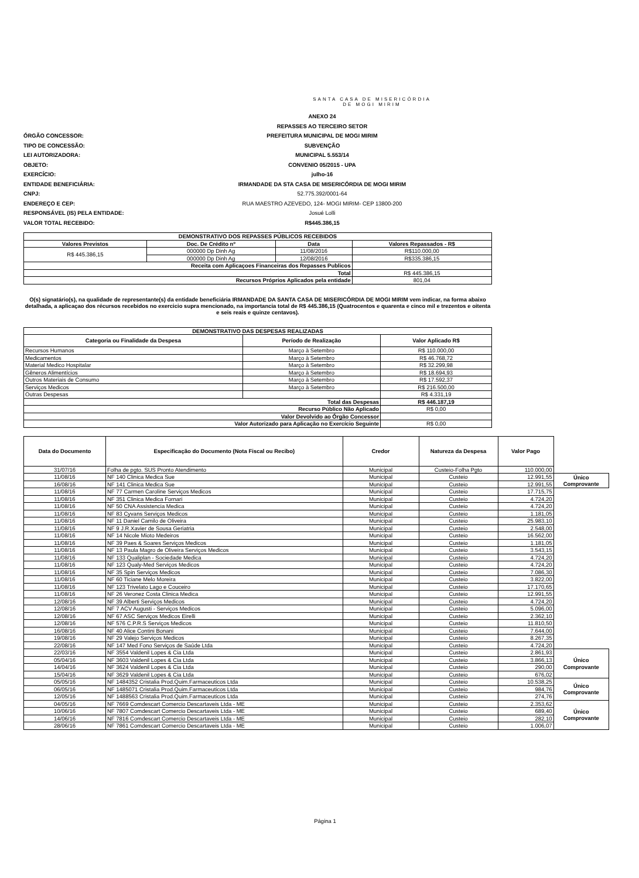SANTA CASA DE MISERICÓRDIA
DE MOGI MIRIM
ANEXO 24
REPASSES AO TERCEIRO SETOR
ÓRGÃO CONCESSOR:
PREFEITURA MUNICIPAL DE MOGI MIRIM
TIPO DE CONCESSÃO:
SUBVENÇÃO
LEI AUTORIZADORA:
MUNICIPAL 5.553/14
OBJETO:
CONVENIO 05/2015 - UPA
EXERCÍCIO:
julho-16
ENTIDADE BENEFICIÁRIA:
IRMANDADE DA STA CASA DE MISERICÓRDIA DE MOGI MIRIM
CNPJ:
52.775.392/0001-64
ENDEREÇO E CEP:
RUA MAESTRO AZEVEDO, 124- MOGI MIRIM- CEP 13800-200
RESPONSÁVEL (IS) PELA ENTIDADE:
Josué Lolli
VALOR TOTAL RECEBIDO:
R$445.386,15
| DEMONSTRATIVO DOS REPASSES PÚBLICOS RECEBIDOS | | | |
| --- | --- | --- | --- |
| Valores Previstos | Doc. De Crédito nº | Data | Valores Repassados - R$ |
| R$ 445.386,15 | 000000 Dp Dinh Ag | 11/08/2016 | R$110.000,00 |
| | 000000 Dp Dinh Ag | 12/08/2016 | R$335.386,15 |
| Receita com Aplicaçoes Financeiras dos Repasses Publicos | | | |
| Total | | | R$ 445.386,15 |
| Recursos Próprios Aplicados pela entidade | | | 801,04 |
O(s) signatário(s), na qualidade de representante(s) da entidade beneficiária IRMANDADE DA SANTA CASA DE MISERICÓRDIA DE MOGI MIRIM vem indicar, na forma abaixo detalhada, a aplicaçao dos récursos recebidos no exercicio supra mencionado, na importancia total de R$ 445.386,15 (Quatrocentos e quarenta e cinco mil e trezentos e oitenta e seis reais e quinze centavos).
| DEMONSTRATIVO DAS DESPESAS REALIZADAS | | |
| --- | --- | --- |
| Categoria ou Finalidade da Despesa | Período de Realização | Valor Aplicado R$ |
| Recursos Humanos | Março à Setembro | R$ 110.000,00 |
| Medicamentos | Março à Setembro | R$ 46.768,72 |
| Material Medico Hospitalar | Março à Setembro | R$ 32.299,98 |
| Gêneros Alimentícios | Março à Setembro | R$ 18.694,93 |
| Outros Materiais de Consumo | Março à Setembro | R$ 17.592,37 |
| Serviços Medicos | Março à Setembro | R$ 216.500,00 |
| Outras Despesas | | R$ 4.331,19 |
| Total das Despesas | | R$ 446.187,19 |
| Recurso Público Não Aplicado | | R$ 0,00 |
| Valor Devolvido ao Órgão Concessor | | |
| Valor Autorizado para Aplicação no Exercício Seguinte | | R$ 0,00 |
| Data do Documento | Especificação do Documento (Nota Fiscal ou Recibo) | Credor | Natureza da Despesa | Valor Pago | |
| 31/07/16 | Folha de pgto. SUS Pronto Atendimento | Municipal | Custeio-Folha Pgto | 110.000,00 | |
| 11/08/16 | NF 140 Clinica Medica Sue | Municipal | Custeio | 12.991,55 | Único Comprovante |
| 16/08/16 | NF 141 Clinica Medica Sue | Municipal | Custeio | 12.991,55 | |
| 11/08/16 | NF 77 Carmen Caroline Serviços Medicos | Municipal | Custeio | 17.715,75 | |
| 11/08/16 | NF 351 Clinica Medica Fornari | Municipal | Custeio | 4.724,20 | |
| 11/08/16 | NF 50 CNA Assistencia Medica | Municipal | Custeio | 4.724,20 | |
| 11/08/16 | NF 83 Cyvans Serviços Medicos | Municipal | Custeio | 1.181,05 | |
| 11/08/16 | NF 11 Daniel Camilo de Oliveira | Municipal | Custeio | 25.983,10 | |
| 11/08/16 | NF 9 J.R.Xavier de Sousa Geriatria | Municipal | Custeio | 2.548,00 | |
| 11/08/16 | NF 14 Nicole Mioto Medeiros | Municipal | Custeio | 16.562,00 | |
| 11/08/16 | NF 39 Paes & Soares Serviços Medicos | Municipal | Custeio | 1.181,05 | |
| 11/08/16 | NF 13 Paula Magro de Oliveira Serviços Medicos | Municipal | Custeio | 3.543,15 | |
| 11/08/16 | NF 133 Qualiplan - Sociedade Medica | Municipal | Custeio | 4.724,20 | |
| 11/08/16 | NF 123 Qualy-Med Serviços Medicos | Municipal | Custeio | 4.724,20 | |
| 11/08/16 | NF 35 Spin Serviços Medicos | Municipal | Custeio | 7.086,30 | |
| 11/08/16 | NF 60 Ticiane Melo Moreira | Municipal | Custeio | 3.822,00 | |
| 11/08/16 | NF 123 Trivelato Lago e Couceiro | Municipal | Custeio | 17.170,65 | |
| 11/08/16 | NF 26 Veronez Costa Clinica Medica | Municipal | Custeio | 12.991,55 | |
| 12/08/16 | NF 39 Alberti Serviços Medicos | Municipal | Custeio | 4.724,20 | |
| 12/08/16 | NF 7 ACV Augusti - Serviços Medicos | Municipal | Custeio | 5.096,00 | |
| 12/08/16 | NF 67 ASC Serviços Medicos Eirelli | Municipal | Custeio | 2.362,10 | |
| 12/08/16 | NF 576 C.P.R.S Serviços Medicos | Municipal | Custeio | 11.810,50 | |
| 16/08/16 | NF 40 Alice Contini Bonani | Municipal | Custeio | 7.644,00 | |
| 19/08/16 | NF 29 Valejo Serviços Medicos | Municipal | Custeio | 8.267,35 | |
| 22/08/16 | NF 147 Med Fono Serviços de Saúde Ltda | Municipal | Custeio | 4.724,20 | |
| 22/03/16 | NF 3554 Valdenil Lopes & Cia Ltda | Municipal | Custeio | 2.861,93 | Único Comprovante |
| 05/04/16 | NF 3603 Valdenil Lopes & Cia Ltda | Municipal | Custeio | 3.866,13 | |
| 14/04/16 | NF 3624 Valdenil Lopes & Cia Ltda | Municipal | Custeio | 290,00 | |
| 15/04/16 | NF 3629 Valdenil Lopes & Cia Ltda | Municipal | Custeio | 676,02 | |
| 05/05/16 | NF 1484352 Cristalia Prod.Quim.Farmaceuticos Ltda | Municipal | Custeio | 10.538,25 | Único Comprovante |
| 06/05/16 | NF 1485071 Cristalia Prod.Quim.Farmaceuticos Ltda | Municipal | Custeio | 984,76 | |
| 12/05/16 | NF 1488563 Cristalia Prod.Quim.Farmaceuticos Ltda | Municipal | Custeio | 274,76 | |
| 04/05/16 | NF 7669 Comdescart Comercio Descartaveis Ltda - ME | Municipal | Custeio | 2.353,62 | Único Comprovante |
| 10/06/16 | NF 7807 Comdescart Comercio Descartaveis Ltda - ME | Municipal | Custeio | 689,40 | |
| 14/06/16 | NF 7816 Comdescart Comercio Descartaveis Ltda - ME | Municipal | Custeio | 282,10 | |
| 28/06/16 | NF 7861 Comdescart Comercio Descartaveis Ltda - ME | Municipal | Custeio | 1.006,07 | |
Página 1